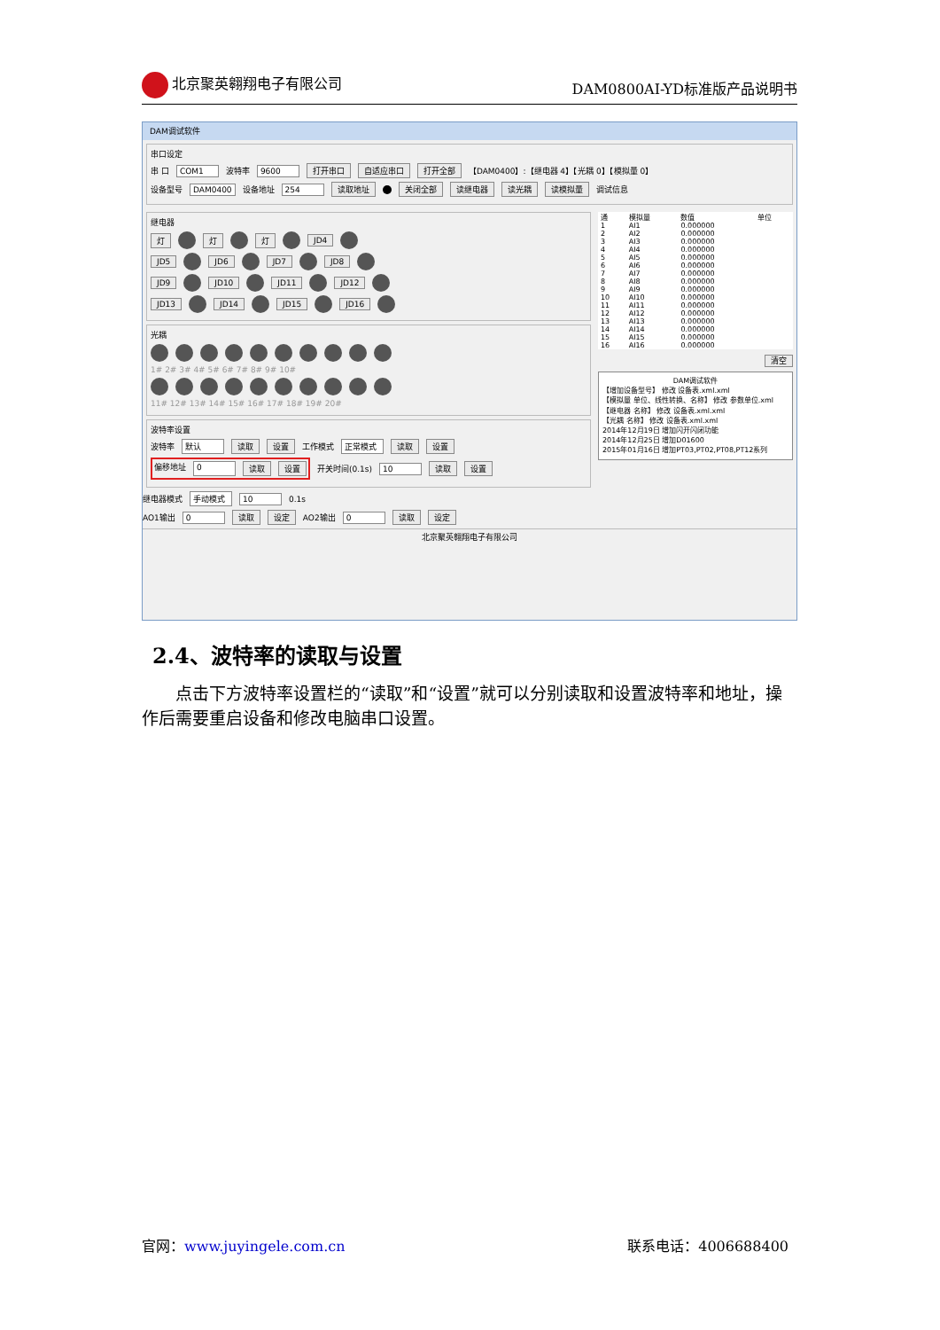北京聚英翱翔电子有限公司 DAM0800AI-YD标准版产品说明书
DAM调试软件
串口设定
串 口 COM1 波特率 9600 打开串口 自适应串口 打开全部 【DAM0400】:【继电器 4】【光耦 0】【模拟量 0】
设备型号 DAM0400 设备地址 254 读取地址 关闭全部 读继电器 读光耦 读模拟量 调试信息
继电器
灯 灯 灯 JD4
JD5 JD6 JD7 JD8
JD9 JD10 JD11 JD12
JD13 JD14 JD15 JD16
光耦
1# 2# 3# 4# 5# 6# 7# 8# 9# 10#
11# 12# 13# 14# 15# 16# 17# 18# 19# 20#
波特率设置
波特率 默认 读取 设置 工作模式 正常模式 读取 设置
偏移地址 0 读取 设置 开关时间(0.1s) 10 读取 设置
继电器模式 手动模式 10 0.1s
AO1输出 0 读取 设定 AO2输出 0 读取 设定
| 通 | 模拟量 | 数值 | 单位 |
| --- | --- | --- | --- |
| 1 | AI1 | 0.000000 | |
| 2 | AI2 | 0.000000 | |
| 3 | AI3 | 0.000000 | |
| 4 | AI4 | 0.000000 | |
| 5 | AI5 | 0.000000 | |
| 6 | AI6 | 0.000000 | |
| 7 | AI7 | 0.000000 | |
| 8 | AI8 | 0.000000 | |
| 9 | AI9 | 0.000000 | |
| 10 | AI10 | 0.000000 | |
| 11 | AI11 | 0.000000 | |
| 12 | AI12 | 0.000000 | |
| 13 | AI13 | 0.000000 | |
| 14 | AI14 | 0.000000 | |
| 15 | AI15 | 0.000000 | |
| 16 | AI16 | 0.000000 | |
清空
DAM调试软件
【增加设备型号】 修改 设备表.xml.xml
【模拟量 单位、线性转换、名称】 修改 参数单位.xml
【继电器 名称】 修改 设备表.xml.xml
【光耦 名称】 修改 设备表.xml.xml
2014年12月19日 增加闪开闪闭功能
2014年12月25日 增加D01600
2015年01月16日 增加PT03,PT02,PT08,PT12系列
北京聚英翱翔电子有限公司
2.4、波特率的读取与设置
　　点击下方波特率设置栏的“读取”和“设置”就可以分别读取和设置波特率和地址，操作后需要重启设备和修改电脑串口设置。
官网：www.juyingele.com.cn 联系电话：4006688400